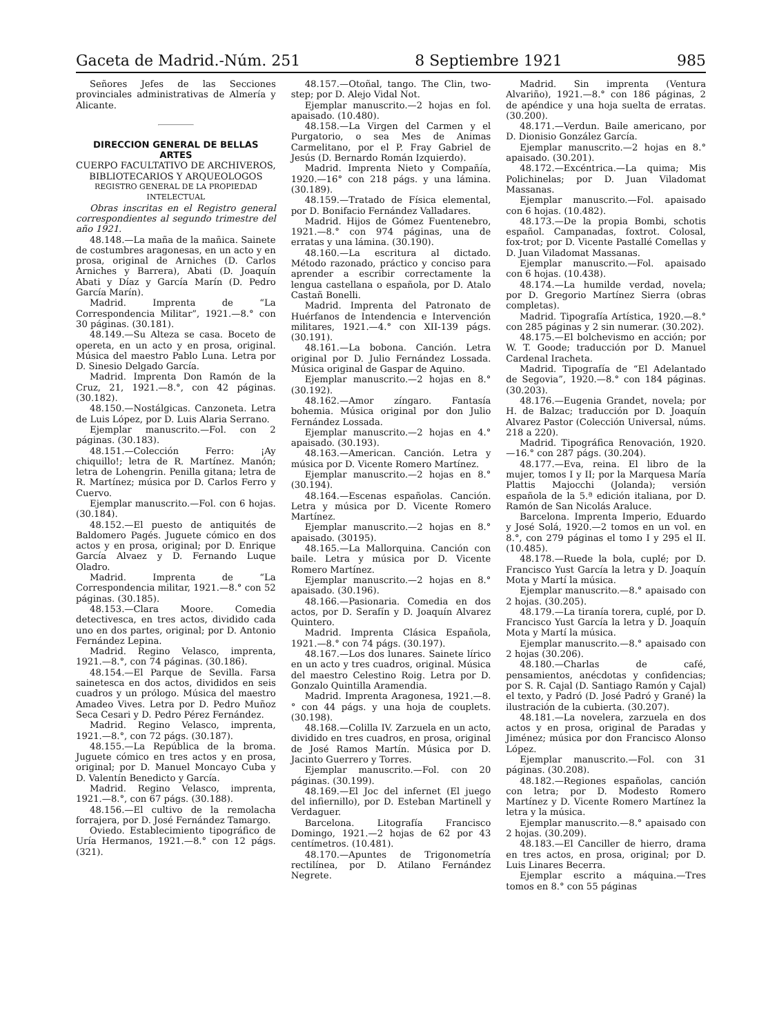Gaceta de Madrid.-Núm. 251 8 Septiembre 1921 985
Señores Jefes de las Secciones provinciales administrativas de Almería y Alicante.
DIRECCION GENERAL DE BELLAS ARTES
CUERPO FACULTATIVO DE ARCHIVEROS, BIBLIOTECARIOS Y ARQUEOLOGOS
REGISTRO GENERAL DE LA PROPIEDAD INTELECTUAL
Obras inscritas en el Registro general correspondientes al segundo trimestre del año 1921.
48.148.—La maña de la mañica. Sainete de costumbres aragonesas, en un acto y en prosa, original de Arniches (D. Carlos Arniches y Barrera), Abati (D. Joaquín Abati y Díaz y García Marín (D. Pedro García Marín).
Madrid. Imprenta de “La Correspondencia Militar”, 1921.—8.° con 30 páginas. (30.181).
48.149.—Su Alteza se casa. Boceto de opereta, en un acto y en prosa, original. Música del maestro Pablo Luna. Letra por D. Sinesio Delgado García.
Madrid. Imprenta Don Ramón de la Cruz, 21, 1921.—8.°, con 42 páginas. (30.182).
48.150.—Nostálgicas. Canzoneta. Letra de Luis López, por D. Luis Alaria Serrano.
Ejemplar manuscrito.—Fol. con 2 páginas. (30.183).
48.151.—Colección Ferro: ¡Ay chiquillo!; letra de R. Martínez. Manón; letra de Lohengrin. Penilla gitana; letra de R. Martínez; música por D. Carlos Ferro y Cuervo.
Ejemplar manuscrito.—Fol. con 6 hojas. (30.184).
48.152.—El puesto de antiquités de Baldomero Pagés. Juguete cómico en dos actos y en prosa, original; por D. Enrique García Alvaez y D. Fernando Luque Oladro.
Madrid. Imprenta de “La Correspondencia militar, 1921.—8.° con 52 páginas. (30.185).
48.153.—Clara Moore. Comedia detectivesca, en tres actos, dividido cada uno en dos partes, original; por D. Antonio Fernández Lepina.
Madrid. Regino Velasco, imprenta, 1921.—8.°, con 74 páginas. (30.186).
48.154.—El Parque de Sevilla. Farsa sainetesca en dos actos, divididos en seis cuadros y un prólogo. Música del maestro Amadeo Vives. Letra por D. Pedro Muñoz Seca Cesari y D. Pedro Pérez Fernández.
Madrid. Regino Velasco, imprenta, 1921.—8.°, con 72 págs. (30.187).
48.155.—La República de la broma. Juguete cómico en tres actos y en prosa, original; por D. Manuel Moncayo Cuba y D. Valentín Benedicto y García.
Madrid. Regino Velasco, imprenta, 1921.—8.°, con 67 págs. (30.188).
48.156.—El cultivo de la remolacha forrajera, por D. José Fernández Tamargo.
Oviedo. Establecimiento tipográfico de Uría Hermanos, 1921.—8.° con 12 págs. (321).
48.157.—Otoñal, tango. The Clin, two-step; por D. Alejo Vidal Not.
Ejemplar manuscrito.—2 hojas en fol. apaisado. (10.480).
48.158.—La Virgen del Carmen y el Purgatorio, o sea Mes de Animas Carmelitano, por el P. Fray Gabriel de Jesús (D. Bernardo Román Izquierdo).
Madrid. Imprenta Nieto y Compañía, 1920.—16° con 218 págs. y una lámina. (30.189).
48.159.—Tratado de Física elemental, por D. Bonifacio Fernández Valladares.
Madrid. Hijos de Gómez Fuentenebro, 1921.—8.° con 974 páginas, una de erratas y una lámina. (30.190).
48.160.—La escritura al dictado. Método razonado, práctico y conciso para aprender a escribir correctamente la lengua castellana o española, por D. Atalo Castañ Bonelli.
Madrid. Imprenta del Patronato de Huérfanos de Intendencia e Intervención militares, 1921.—4.° con XII-139 págs. (30.191).
48.161.—La bobona. Canción. Letra original por D. Julio Fernández Lossada. Música original de Gaspar de Aquino.
Ejemplar manuscrito.—2 hojas en 8.° (30.192).
48.162.—Amor zíngaro. Fantasía bohemia. Música original por don Julio Fernández Lossada.
Ejemplar manuscrito.—2 hojas en 4.° apaisado. (30.193).
48.163.—American. Canción. Letra y música por D. Vicente Romero Martínez.
Ejemplar manuscrito.—2 hojas en 8.° (30.194).
48.164.—Escenas españolas. Canción. Letra y música por D. Vicente Romero Martínez.
Ejemplar manuscrito.—2 hojas en 8.° apaisado. (30195).
48.165.—La Mallorquina. Canción con baile. Letra y música por D. Vicente Romero Martínez.
Ejemplar manuscrito.—2 hojas en 8.° apaisado. (30.196).
48.166.—Pasionaria. Comedia en dos actos, por D. Serafín y D. Joaquín Alvarez Quintero.
Madrid. Imprenta Clásica Española, 1921.—8.° con 74 págs. (30.197).
48.167.—Los dos lunares. Sainete lírico en un acto y tres cuadros, original. Música del maestro Celestino Roig. Letra por D. Gonzalo Quintilla Aramendia.
Madrid. Imprenta Aragonesa, 1921.—8.° con 44 págs. y una hoja de couplets. (30.198).
48.168.—Colilla IV. Zarzuela en un acto, dividido en tres cuadros, en prosa, original de José Ramos Martín. Música por D. Jacinto Guerrero y Torres.
Ejemplar manuscrito.—Fol. con 20 páginas. (30.199).
48.169.—El Joc del infernet (El juego del infiernillo), por D. Esteban Martinell y Verdaguer.
Barcelona. Litografía Francisco Domingo, 1921.—2 hojas de 62 por 43 centímetros. (10.481).
48.170.—Apuntes de Trigonometría rectilínea, por D. Atilano Fernández Negrete.
Madrid. Sin imprenta (Ventura Alvariño), 1921.—8.° con 186 páginas, 2 de apéndice y una hoja suelta de erratas. (30.200).
48.171.—Verdun. Baile americano, por D. Dionisio González García.
Ejemplar manuscrito.—2 hojas en 8.° apaisado. (30.201).
48.172.—Excéntrica.—La quima; Mis Polichinelas; por D. Juan Viladomat Massanas.
Ejemplar manuscrito.—Fol. apaisado con 6 hojas. (10.482).
48.173.—De la propia Bombi, schotis español. Campanadas, foxtrot. Colosal, fox-trot; por D. Vicente Pastallé Comellas y D. Juan Viladomat Massanas.
Ejemplar manuscrito.—Fol. apaisado con 6 hojas. (10.438).
48.174.—La humilde verdad, novela; por D. Gregorio Martínez Sierra (obras completas).
Madrid. Tipografía Artística, 1920.—8.° con 285 páginas y 2 sin numerar. (30.202).
48.175.—El bolchevismo en acción; por W. T. Goode; traducción por D. Manuel Cardenal Iracheta.
Madrid. Tipografía de “El Adelantado de Segovia”, 1920.—8.° con 184 páginas. (30.203).
48.176.—Eugenia Grandet, novela; por H. de Balzac; traducción por D. Joaquín Alvarez Pastor (Colección Universal, núms. 218 a 220).
Madrid. Tipográfica Renovación, 1920.—16.° con 287 págs. (30.204).
48.177.—Eva, reina. El libro de la mujer, tomos I y II; por la Marquesa María Plattis Majocchi (Jolanda); versión española de la 5.ª edición italiana, por D. Ramón de San Nicolás Araluce.
Barcelona. Imprenta Imperio, Eduardo y José Solá, 1920.—2 tomos en un vol. en 8.°, con 279 páginas el tomo I y 295 el II. (10.485).
48.178.—Ruede la bola, cuplé; por D. Francisco Yust García la letra y D. Joaquín Mota y Martí la música.
Ejemplar manuscrito.—8.° apaisado con 2 hojas. (30.205).
48.179.—La tiranía torera, cuplé, por D. Francisco Yust García la letra y D. Joaquín Mota y Martí la música.
Ejemplar manuscrito.—8.° apaisado con 2 hojas (30.206).
48.180.—Charlas de café, pensamientos, anécdotas y confidencias; por S. R. Cajal (D. Santiago Ramón y Cajal) el texto, y Padró (D. José Padró y Grané) la ilustración de la cubierta. (30.207).
48.181.—La novelera, zarzuela en dos actos y en prosa, original de Paradas y Jiménez; música por don Francisco Alonso López.
Ejemplar manuscrito.—Fol. con 31 páginas. (30.208).
48.182.—Regiones españolas, canción con letra; por D. Modesto Romero Martínez y D. Vicente Romero Martínez la letra y la música.
Ejemplar manuscrito.—8.° apaisado con 2 hojas. (30.209).
48.183.—El Canciller de hierro, drama en tres actos, en prosa, original; por D. Luis Linares Becerra.
Ejemplar escrito a máquina.—Tres tomos en 8.° con 55 páginas